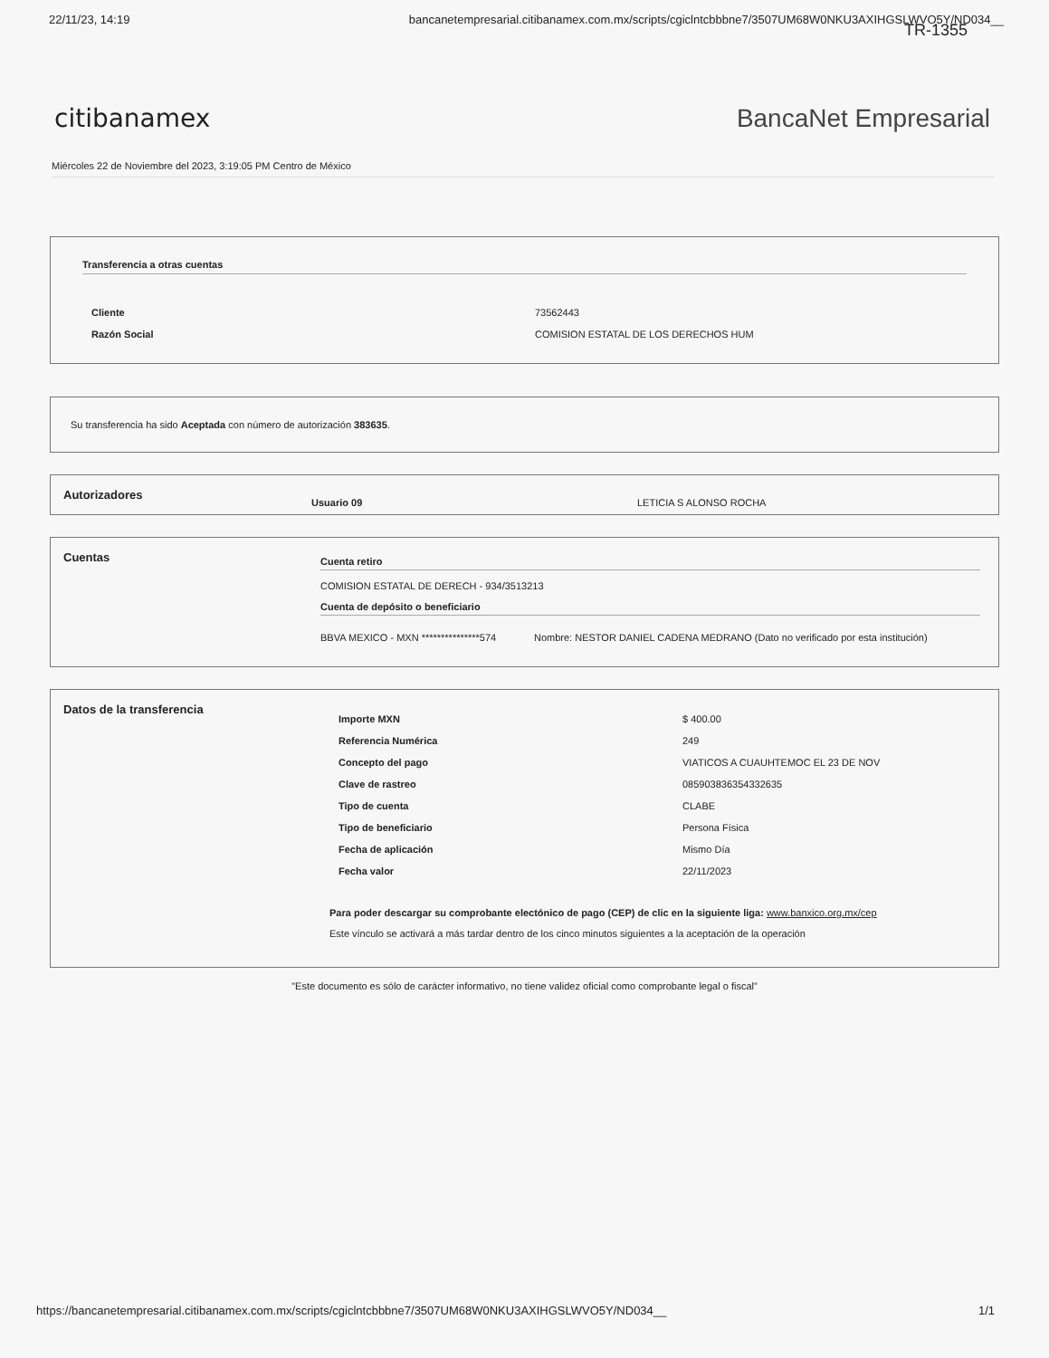22/11/23, 14:19 bancanetempresarial.citibanamex.com.mx/scripts/cgiclntcbbbne7/3507UM68W0NKU3AXIHGSLWVO5Y/ND034__
TR-1355
citibanamex BancaNet Empresarial
Miércoles 22 de Noviembre del 2023, 3:19:05 PM Centro de México
Transferencia a otras cuentas
| Cliente | 73562443 |
| Razón Social | COMISION ESTATAL DE LOS DERECHOS HUM |
Su transferencia ha sido Aceptada con número de autorización 383635.
| Autorizadores | Usuario 09 | LETICIA S ALONSO ROCHA |
| Cuentas | Cuenta retiro COMISION ESTATAL DE DERECH - 934/3513213 Cuenta de depósito o beneficiario / BBVA MEXICO - MXN ***************574 / Nombre: NESTOR DANIEL CADENA MEDRANO (Dato no verificado por esta institución) / |
| Datos de la transferencia | / Importe MXN / $ 400.00 / / Referencia Numérica / 249 / / Concepto del pago / VIATICOS A CUAUHTEMOC EL 23 DE NOV / / Clave de rastreo / 085903836354332635 / / Tipo de cuenta / CLABE / / Tipo de beneficiario / Persona Física / / Fecha de aplicación / Mismo Día / / Fecha valor / 22/11/2023 / Para poder descargar su comprobante electónico de pago (CEP) de clic en la siguiente liga: www.banxico.org.mx/cep Este vínculo se activará a más tardar dentro de los cinco minutos siguientes a la aceptación de la operación |
"Este documento es sólo de carácter informativo, no tiene validez oficial como comprobante legal o fiscal"
https://bancanetempresarial.citibanamex.com.mx/scripts/cgiclntcbbbne7/3507UM68W0NKU3AXIHGSLWVO5Y/ND034__ 1/1